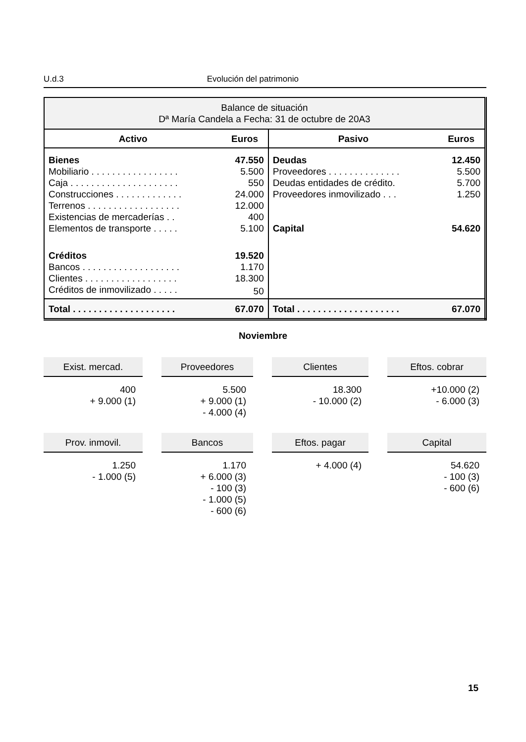U.d.3 Evolución del patrimonio
| Balance de situación Dª María Candela a Fecha: 31 de octubre de 20A3 | | | |
| Activo | Euros | Pasivo | Euros |
| Bienes | 47.550 | Deudas | 12.450 |
| Mobiliario . . . . . . . . . . . . . . . . . | 5.500 | Proveedores . . . . . . . . . . . . . . | 5.500 |
| Caja . . . . . . . . . . . . . . . . . . . . . | 550 | Deudas entidades de crédito. | 5.700 |
| Construcciones . . . . . . . . . . . . . | 24.000 | Proveedores inmovilizado . . . | 1.250 |
| Terrenos . . . . . . . . . . . . . . . . . . | 12.000 | | |
| Existencias de mercaderías . . | 400 | | |
| Elementos de transporte . . . . . | 5.100 | Capital | 54.620 |
| Créditos | 19.520 | | |
| Bancos . . . . . . . . . . . . . . . . . . . | 1.170 | | |
| Clientes . . . . . . . . . . . . . . . . . . | 18.300 | | |
| Créditos de inmovilizado . . . . . | 50 | | |
| Total . . . . . . . . . . . . . . . . . . . . | 67.070 | Total . . . . . . . . . . . . . . . . . . . . | 67.070 |
Noviembre
Exist. mercad.
400
+ 9.000 (1)
Proveedores
5.500
+ 9.000 (1)
- 4.000 (4)
Clientes
18.300
- 10.000 (2)
Eftos. cobrar
+10.000 (2)
- 6.000 (3)
Prov. inmovil.
1.250
- 1.000 (5)
Bancos
1.170
+ 6.000 (3)
- 100 (3)
- 1.000 (5)
- 600 (6)
Eftos. pagar
+ 4.000 (4)
Capital
54.620
- 100 (3)
- 600 (6)
15